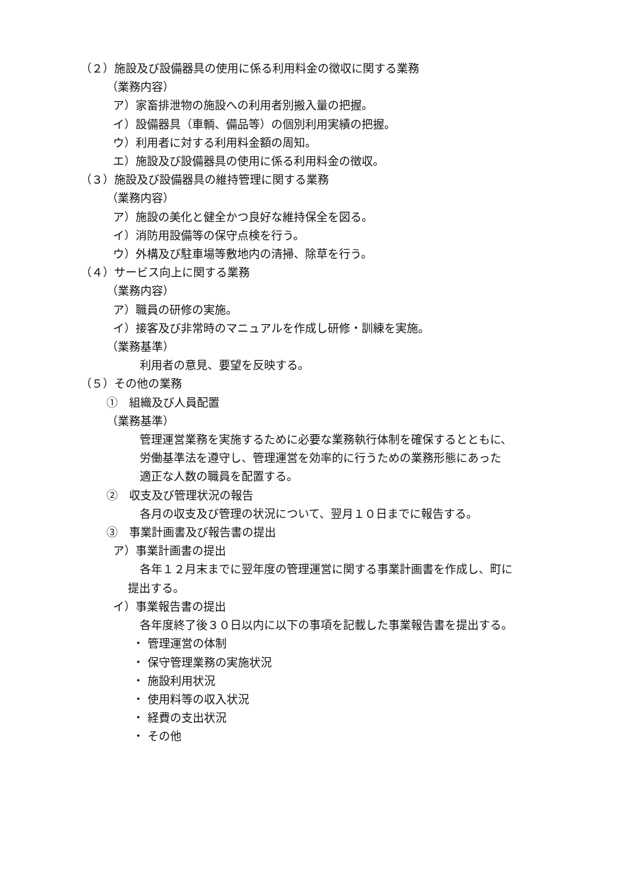（２）施設及び設備器具の使用に係る利用料金の徴収に関する業務
（業務内容）
ア）家畜排泄物の施設への利用者別搬入量の把握。
イ）設備器具（車輌、備品等）の個別利用実績の把握。
ウ）利用者に対する利用料金額の周知。
エ）施設及び設備器具の使用に係る利用料金の徴収。
（３）施設及び設備器具の維持管理に関する業務
（業務内容）
ア）施設の美化と健全かつ良好な維持保全を図る。
イ）消防用設備等の保守点検を行う。
ウ）外構及び駐車場等敷地内の清掃、除草を行う。
（４）サービス向上に関する業務
（業務内容）
ア）職員の研修の実施。
イ）接客及び非常時のマニュアルを作成し研修・訓練を実施。
（業務基準）
利用者の意見、要望を反映する。
（５）その他の業務
①　組織及び人員配置
（業務基準）
管理運営業務を実施するために必要な業務執行体制を確保するとともに、
労働基準法を遵守し、管理運営を効率的に行うための業務形態にあった
適正な人数の職員を配置する。
②　収支及び管理状況の報告
各月の収支及び管理の状況について、翌月１０日までに報告する。
③　事業計画書及び報告書の提出
ア）事業計画書の提出
各年１２月末までに翌年度の管理運営に関する事業計画書を作成し、町に
提出する。
イ）事業報告書の提出
各年度終了後３０日以内に以下の事項を記載した事業報告書を提出する。
・ 管理運営の体制
・ 保守管理業務の実施状況
・ 施設利用状況
・ 使用料等の収入状況
・ 経費の支出状況
・ その他